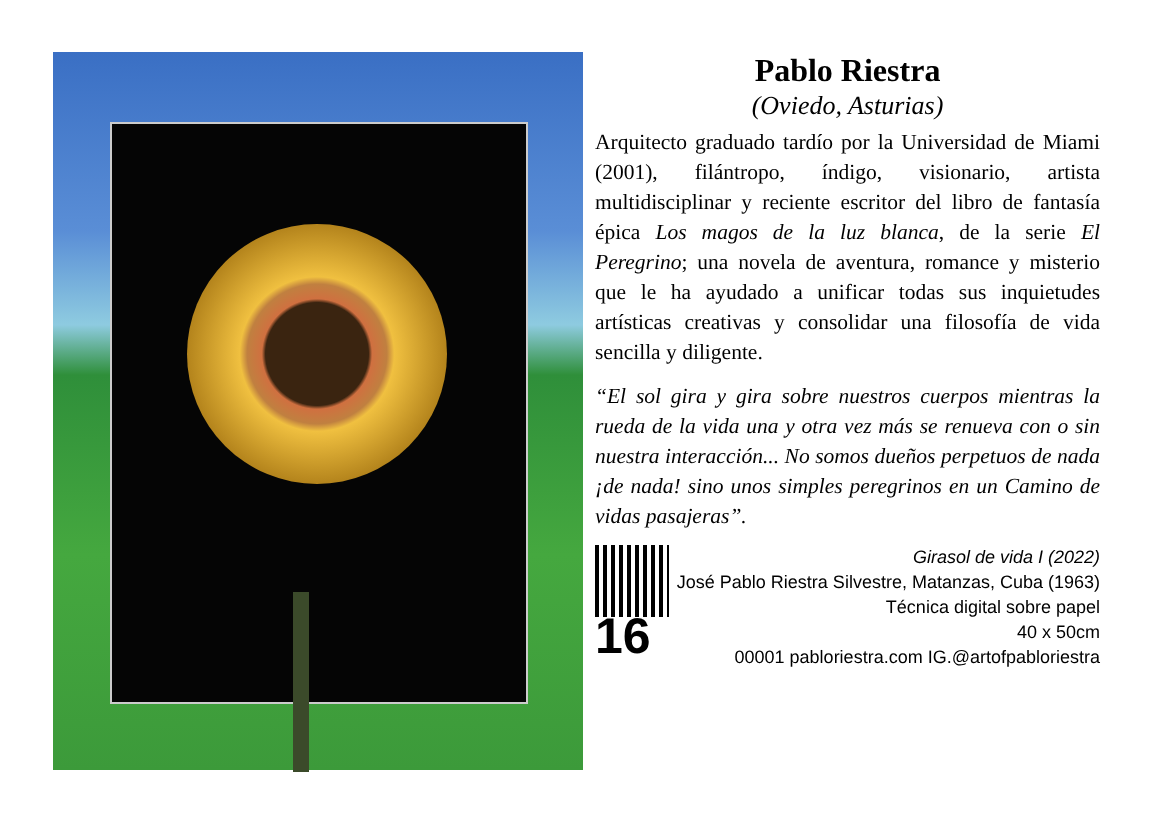Pablo Riestra
(Oviedo, Asturias)
Arquitecto graduado tardío por la Universidad de Miami (2001), filántropo, índigo, visionario, artista multidisciplinar y reciente escritor del libro de fantasía épica Los magos de la luz blanca, de la serie El Peregrino; una novela de aventura, romance y misterio que le ha ayudado a unificar todas sus inquietudes artísticas creativas y consolidar una filosofía de vida sencilla y diligente.
“El sol gira y gira sobre nuestros cuerpos mientras la rueda de la vida una y otra vez más se renueva con o sin nuestra interacción... No somos dueños perpetuos de nada ¡de nada! sino unos simples peregrinos en un Camino de vidas pasajeras”.
Girasol de vida I (2022)
José Pablo Riestra Silvestre, Matanzas, Cuba (1963)
Técnica digital sobre papel
16
40 x 50cm
00001 pabloriestra.com IG.@artofpabloriestra